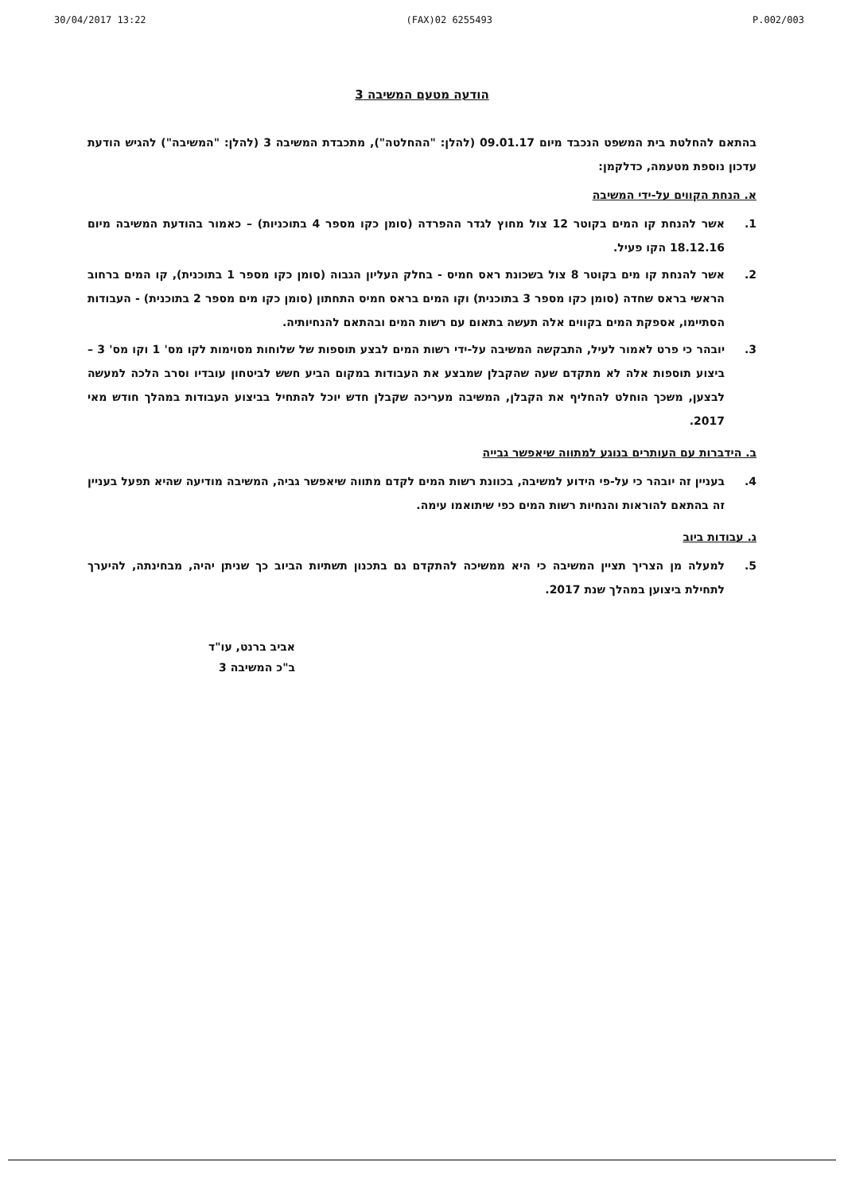30/04/2017 13:22 (FAX)02 6255493 P.002/003
הודעה מטעם המשיבה 3
בהתאם להחלטת בית המשפט הנכבד מיום 09.01.17 (להלן: "ההחלטה"), מתכבדת המשיבה 3 (להלן: "המשיבה") להגיש הודעת עדכון נוספת מטעמה, כדלקמן:
א. הנחת הקווים על-ידי המשיבה
1. אשר להנחת קו המים בקוטר 12 צול מחוץ לגדר ההפרדה (סומן כקו מספר 4 בתוכניות) – כאמור בהודעת המשיבה מיום 18.12.16 הקו פעיל.
2. אשר להנחת קו מים בקוטר 8 צול בשכונת ראס חמיס - בחלק העליון הגבוה (סומן כקו מספר 1 בתוכנית), קו המים ברחוב הראשי בראס שחדה (סומן כקו מספר 3 בתוכנית) וקו המים בראס חמיס התחתון (סומן כקו מים מספר 2 בתוכנית) - העבודות הסתיימו, אספקת המים בקווים אלה תעשה בתאום עם רשות המים ובהתאם להנחיותיה.
3. יובהר כי פרט לאמור לעיל, התבקשה המשיבה על-ידי רשות המים לבצע תוספות של שלוחות מסוימות לקו מס' 1 וקו מס' 3 – ביצוע תוספות אלה לא מתקדם שעה שהקבלן שמבצע את העבודות במקום הביע חשש לביטחון עובדיו וסרב הלכה למעשה לבצען, משכך הוחלט להחליף את הקבלן, המשיבה מעריכה שקבלן חדש יוכל להתחיל בביצוע העבודות במהלך חודש מאי 2017.
ב. הידברות עם העותרים בנוגע למתווה שיאפשר גבייה
4. בעניין זה יובהר כי על-פי הידוע למשיבה, בכוונת רשות המים לקדם מתווה שיאפשר גביה, המשיבה מודיעה שהיא תפעל בעניין זה בהתאם להוראות והנחיות רשות המים כפי שיתואמו עימה.
ג. עבודות ביוב
5. למעלה מן הצריך תציין המשיבה כי היא ממשיכה להתקדם גם בתכנון תשתיות הביוב כך שניתן יהיה, מבחינתה, להיערך לתחילת ביצוען במהלך שנת 2017.
אביב ברנט, עו"ד
ב"כ המשיבה 3